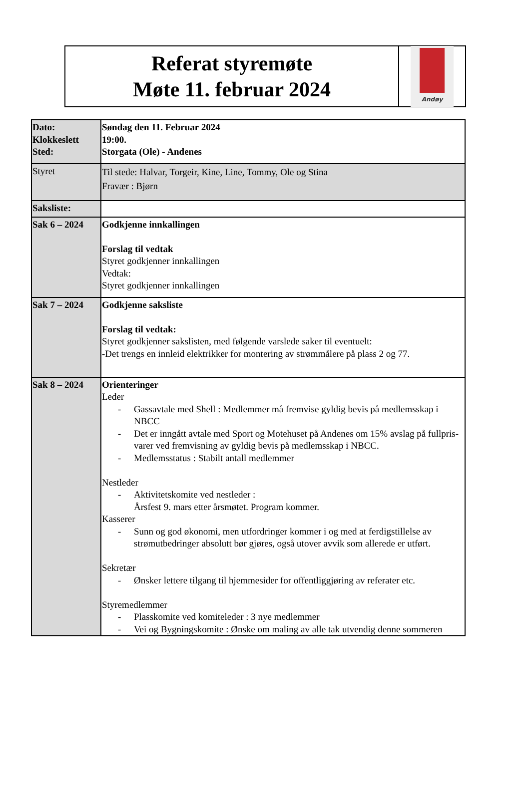Referat styremøte
Møte 11. februar 2024
Andøy
| Dato: Klokkeslett Sted: | Søndag den 11. Februar 2024 19:00. Storgata (Ole) - Andenes |
| Styret | Til stede: Halvar, Torgeir, Kine, Line, Tommy, Ole og Stina Fravær : Bjørn |
| Saksliste: | |
| Sak 6 – 2024 | Godkjenne innkallingen Forslag til vedtak Styret godkjenner innkallingen Vedtak: Styret godkjenner innkallingen |
| Sak 7 – 2024 | Godkjenne saksliste Forslag til vedtak: Styret godkjenner sakslisten, med følgende varslede saker til eventuelt: -Det trengs en innleid elektrikker for montering av strømmålere på plass 2 og 77. |
| Sak 8 – 2024 | Orienteringer Leder - Gassavtale med Shell : Medlemmer må fremvise gyldig bevis på medlemsskap i NBCC - Det er inngått avtale med Sport og Motehuset på Andenes om 15% avslag på fullpris-varer ved fremvisning av gyldig bevis på medlemsskap i NBCC. - Medlemsstatus : Stabilt antall medlemmer Nestleder - Aktivitetskomite ved nestleder : Årsfest 9. mars etter årsmøtet. Program kommer. Kasserer - Sunn og god økonomi, men utfordringer kommer i og med at ferdigstillelse av strømutbedringer absolutt bør gjøres, også utover avvik som allerede er utført. Sekretær - Ønsker lettere tilgang til hjemmesider for offentliggjøring av referater etc. Styremedlemmer - Plasskomite ved komiteleder : 3 nye medlemmer - Vei og Bygningskomite : Ønske om maling av alle tak utvendig denne sommeren |